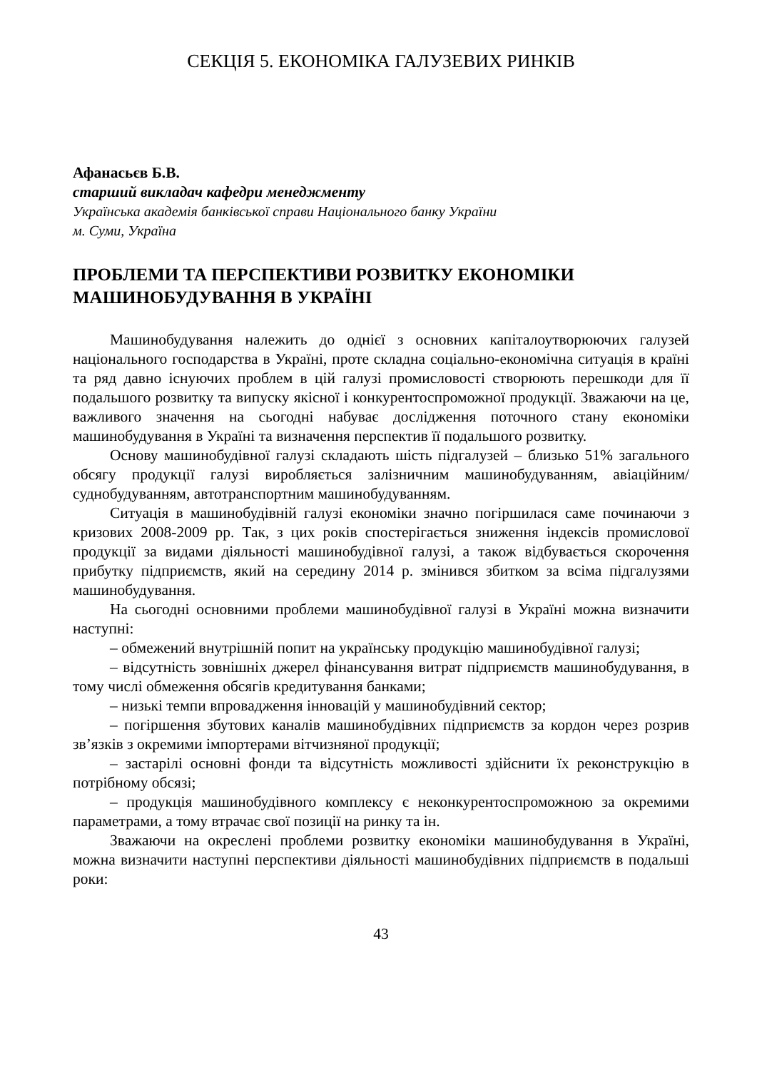СЕКЦІЯ 5. ЕКОНОМІКА ГАЛУЗЕВИХ РИНКІВ
Афанасьєв Б.В.
старший викладач кафедри менеджменту
Українська академія банківської справи Національного банку України
м. Суми, Україна
ПРОБЛЕМИ ТА ПЕРСПЕКТИВИ РОЗВИТКУ ЕКОНОМІКИ МАШИНОБУДУВАННЯ В УКРАЇНІ
Машинобудування належить до однієї з основних капіталоутворюючих галузей національного господарства в Україні, проте складна соціально-економічна ситуація в країні та ряд давно існуючих проблем в цій галузі промисловості створюють перешкоди для її подальшого розвитку та випуску якісної і конкурентоспроможної продукції. Зважаючи на це, важливого значення на сьогодні набуває дослідження поточного стану економіки машинобудування в Україні та визначення перспектив її подальшого розвитку.
Основу машинобудівної галузі складають шість підгалузей – близько 51% загального обсягу продукції галузі виробляється залізничним машинобудуванням, авіаційним/суднобудуванням, автотранспортним машинобудуванням.
Ситуація в машинобудівній галузі економіки значно погіршилася саме починаючи з кризових 2008-2009 рр. Так, з цих років спостерігається зниження індексів промислової продукції за видами діяльності машинобудівної галузі, а також відбувається скорочення прибутку підприємств, який на середину 2014 р. змінився збитком за всіма підгалузями машинобудування.
На сьогодні основними проблеми машинобудівної галузі в Україні можна визначити наступні:
– обмежений внутрішній попит на українську продукцію машинобудівної галузі;
– відсутність зовнішніх джерел фінансування витрат підприємств машинобудування, в тому числі обмеження обсягів кредитування банками;
– низькі темпи впровадження інновацій у машинобудівний сектор;
– погіршення збутових каналів машинобудівних підприємств за кордон через розрив зв’язків з окремими імпортерами вітчизняної продукції;
– застарілі основні фонди та відсутність можливості здійснити їх реконструкцію в потрібному обсязі;
– продукція машинобудівного комплексу є неконкурентоспроможною за окремими параметрами, а тому втрачає свої позиції на ринку та ін.
Зважаючи на окреслені проблеми розвитку економіки машинобудування в Україні, можна визначити наступні перспективи діяльності машинобудівних підприємств в подальші роки:
43